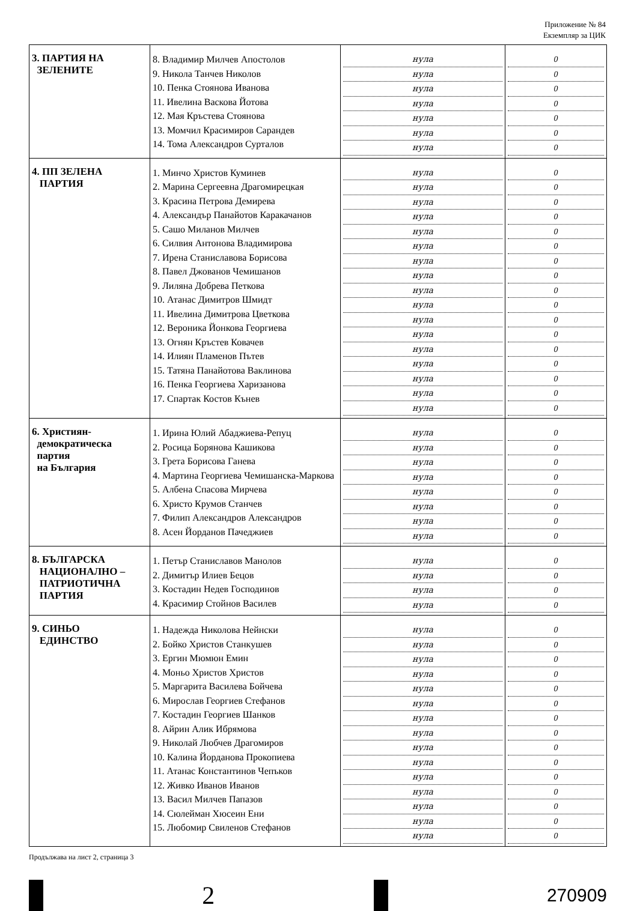Приложение № 84
Екземпляр за ЦИК
| 3. ПАРТИЯ НА ЗЕЛЕНИТЕ | 8. Владимир Милчев Апостолов 9. Никола Танчев Николов 10. Пенка Стоянова Иванова 11. Ивелина Васкова Йотова 12. Мая Кръстева Стоянова 13. Момчил Красимиров Сарандев 14. Тома Александров Сурталов | нула нула нула нула нула нула нула | 0 0 0 0 0 0 0 |
| 4. ПП ЗЕЛЕНА ПАРТИЯ | 1. Минчо Христов Куминев 2. Марина Сергеевна Драгомирецкая 3. Красина Петрова Демирева 4. Александър Панайотов Каракачанов 5. Сашо Миланов Милчев 6. Силвия Антонова Владимирова 7. Ирена Станиславова Борисова 8. Павел Джованов Чемишанов 9. Лиляна Добрева Петкова 10. Атанас Димитров Шмидт 11. Ивелина Димитрова Цветкова 12. Вероника Йонкова Георгиева 13. Огнян Кръстев Ковачев 14. Илиян Пламенов Пътев 15. Татяна Панайотова Ваклинова 16. Пенка Георгиева Харизанова 17. Спартак Костов Кънев | нула нула нула нула нула нула нула нула нула нула нула нула нула нула нула нула нула | 0 0 0 0 0 0 0 0 0 0 0 0 0 0 0 0 0 |
| 6. Християн- демократическа партия на България | 1. Ирина Юлий Абаджиева-Репуц 2. Росица Борянова Кашикова 3. Грета Борисова Ганева 4. Мартина Георгиева Чемишанска-Маркова 5. Албена Спасова Мирчева 6. Христо Крумов Станчев 7. Филип Александров Александров 8. Асен Йорданов Пачеджиев | нула нула нула нула нула нула нула нула | 0 0 0 0 0 0 0 0 |
| 8. БЪЛГАРСКА НАЦИОНАЛНО – ПАТРИОТИЧНА ПАРТИЯ | 1. Петър Станиславов Манолов 2. Димитър Илиев Бецов 3. Костадин Недев Господинов 4. Красимир Стойнов Василев | нула нула нула нула | 0 0 0 0 |
| 9. СИНЬО ЕДИНСТВО | 1. Надежда Николова Нейнски 2. Бойко Христов Станкушев 3. Ергин Мюмюн Емин 4. Моньо Христов Христов 5. Маргарита Василева Бойчева 6. Мирослав Георгиев Стефанов 7. Костадин Георгиев Шанков 8. Айрин Алик Ибрямова 9. Николай Любчев Драгомиров 10. Калина Йорданова Прокопиева 11. Атанас Константинов Чепъков 12. Живко Иванов Иванов 13. Васил Милчев Папазов 14. Сюлейман Хюсеин Ени 15. Любомир Свиленов Стефанов | нула нула нула нула нула нула нула нула нула нула нула нула нула нула нула | 0 0 0 0 0 0 0 0 0 0 0 0 0 0 0 |
Продължава на лист 2, страница 3
2
270909